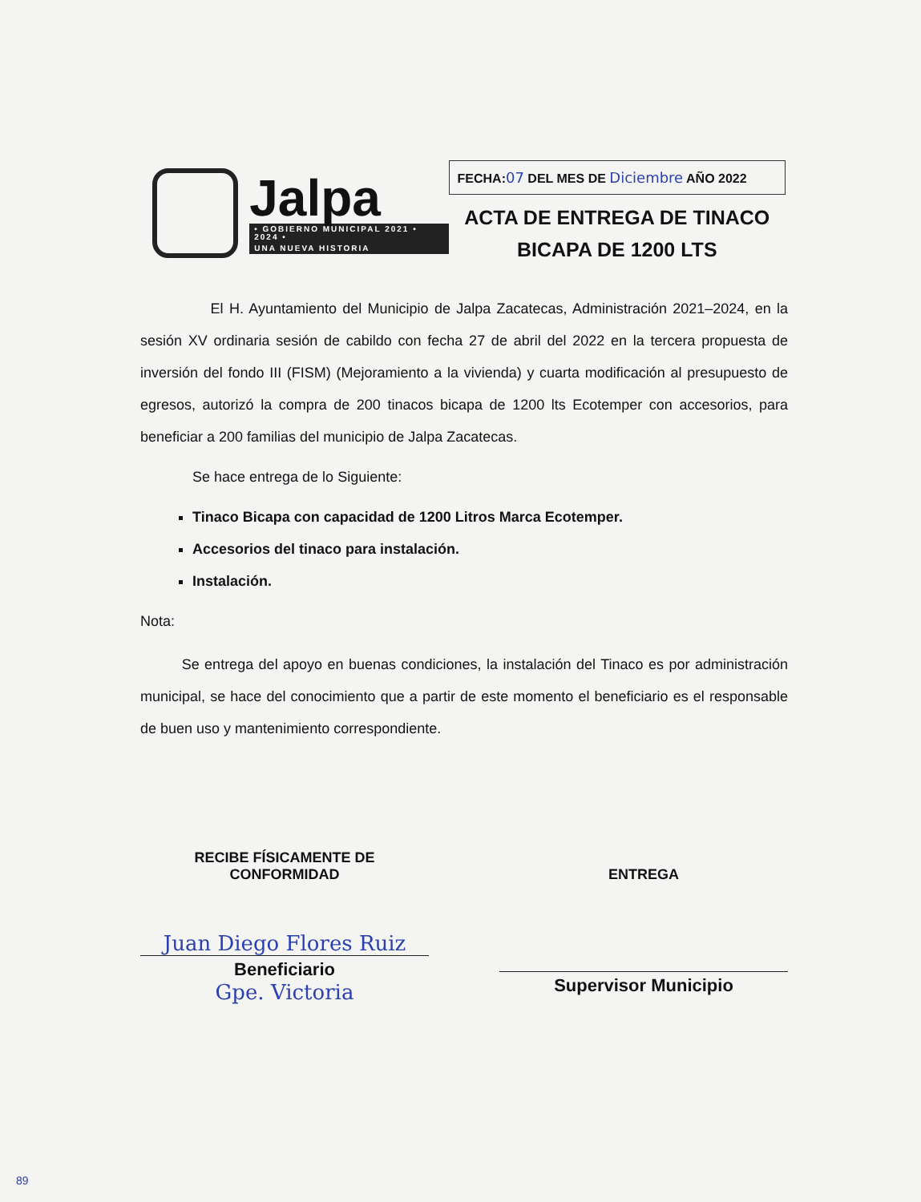Jalpa
• GOBIERNO MUNICIPAL 2021 • 2024 •
UNA NUEVA HISTORIA
FECHA:07 DEL MES DE Diciembre AÑO 2022
ACTA DE ENTREGA DE TINACO
BICAPA DE 1200 LTS
El H. Ayuntamiento del Municipio de Jalpa Zacatecas, Administración 2021–2024, en la sesión XV ordinaria sesión de cabildo con fecha 27 de abril del 2022 en la tercera propuesta de inversión del fondo III (FISM) (Mejoramiento a la vivienda) y cuarta modificación al presupuesto de egresos, autorizó la compra de 200 tinacos bicapa de 1200 lts Ecotemper con accesorios, para beneficiar a 200 familias del municipio de Jalpa Zacatecas.
Se hace entrega de lo Siguiente:
Tinaco Bicapa con capacidad de 1200 Litros Marca Ecotemper.
Accesorios del tinaco para instalación.
Instalación.
Nota:
Se entrega del apoyo en buenas condiciones, la instalación del Tinaco es por administración municipal, se hace del conocimiento que a partir de este momento el beneficiario es el responsable de buen uso y mantenimiento correspondiente.
RECIBE FÍSICAMENTE DE
CONFORMIDAD
Juan Diego Flores Ruiz
Beneficiario
Gpe. Victoria
ENTREGA
Supervisor Municipio
89